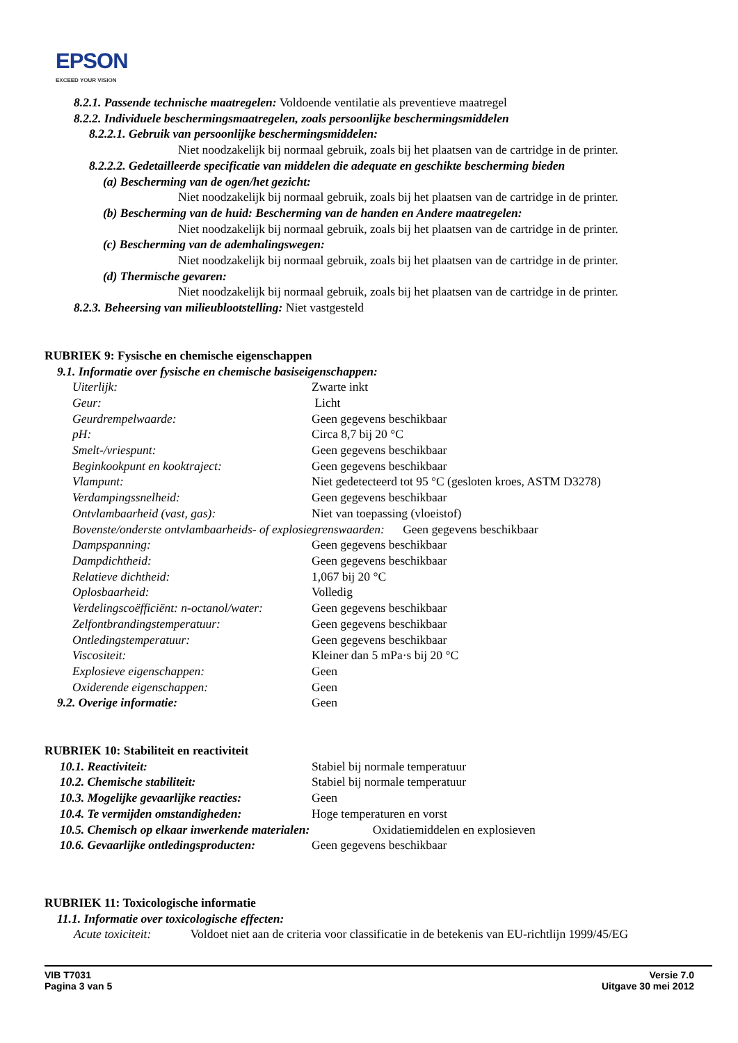EPSON
EXCEED YOUR VISION
8.2.1. Passende technische maatregelen: Voldoende ventilatie als preventieve maatregel
8.2.2. Individuele beschermingsmaatregelen, zoals persoonlijke beschermingsmiddelen
8.2.2.1. Gebruik van persoonlijke beschermingsmiddelen:
Niet noodzakelijk bij normaal gebruik, zoals bij het plaatsen van de cartridge in de printer.
8.2.2.2. Gedetailleerde specificatie van middelen die adequate en geschikte bescherming bieden
(a) Bescherming van de ogen/het gezicht:
Niet noodzakelijk bij normaal gebruik, zoals bij het plaatsen van de cartridge in de printer.
(b) Bescherming van de huid: Bescherming van de handen en Andere maatregelen:
Niet noodzakelijk bij normaal gebruik, zoals bij het plaatsen van de cartridge in de printer.
(c) Bescherming van de ademhalingswegen:
Niet noodzakelijk bij normaal gebruik, zoals bij het plaatsen van de cartridge in de printer.
(d) Thermische gevaren:
Niet noodzakelijk bij normaal gebruik, zoals bij het plaatsen van de cartridge in de printer.
8.2.3. Beheersing van milieublootstelling: Niet vastgesteld
RUBRIEK 9: Fysische en chemische eigenschappen
9.1. Informatie over fysische en chemische basiseigenschappen:
| Uiterlijk: | Zwarte inkt |
| Geur: | Licht |
| Geurdrempelwaarde: | Geen gegevens beschikbaar |
| pH: | Circa 8,7 bij 20 °C |
| Smelt-/vriespunt: | Geen gegevens beschikbaar |
| Beginkookpunt en kooktraject: | Geen gegevens beschikbaar |
| Vlampunt: | Niet gedetecteerd tot 95 °C (gesloten kroes, ASTM D3278) |
| Verdampingssnelheid: | Geen gegevens beschikbaar |
| Ontvlambaarheid (vast, gas): | Niet van toepassing (vloeistof) |
| Bovenste/onderste ontvlambaarheids- of explosiegrenswaarden: Geen gegevens beschikbaar | |
| Dampspanning: | Geen gegevens beschikbaar |
| Dampdichtheid: | Geen gegevens beschikbaar |
| Relatieve dichtheid: | 1,067 bij 20 °C |
| Oplosbaarheid: | Volledig |
| Verdelingscoëfficiënt: n-octanol/water: | Geen gegevens beschikbaar |
| Zelfontbrandingstemperatuur: | Geen gegevens beschikbaar |
| Ontledingstemperatuur: | Geen gegevens beschikbaar |
| Viscositeit: | Kleiner dan 5 mPa·s bij 20 °C |
| Explosieve eigenschappen: | Geen |
| Oxiderende eigenschappen: | Geen |
| 9.2. Overige informatie: | Geen |
RUBRIEK 10: Stabiliteit en reactiviteit
| 10.1. Reactiviteit: | Stabiel bij normale temperatuur |
| 10.2. Chemische stabiliteit: | Stabiel bij normale temperatuur |
| 10.3. Mogelijke gevaarlijke reacties: | Geen |
| 10.4. Te vermijden omstandigheden: | Hoge temperaturen en vorst |
| 10.5. Chemisch op elkaar inwerkende materialen: Oxidatiemiddelen en explosieven | |
| 10.6. Gevaarlijke ontledingsproducten: | Geen gegevens beschikbaar |
RUBRIEK 11: Toxicologische informatie
11.1. Informatie over toxicologische effecten:
Acute toxiciteit: Voldoet niet aan de criteria voor classificatie in de betekenis van EU-richtlijn 1999/45/EG
VIB T7031
Pagina 3 van 5
Versie 7.0
Uitgave 30 mei 2012